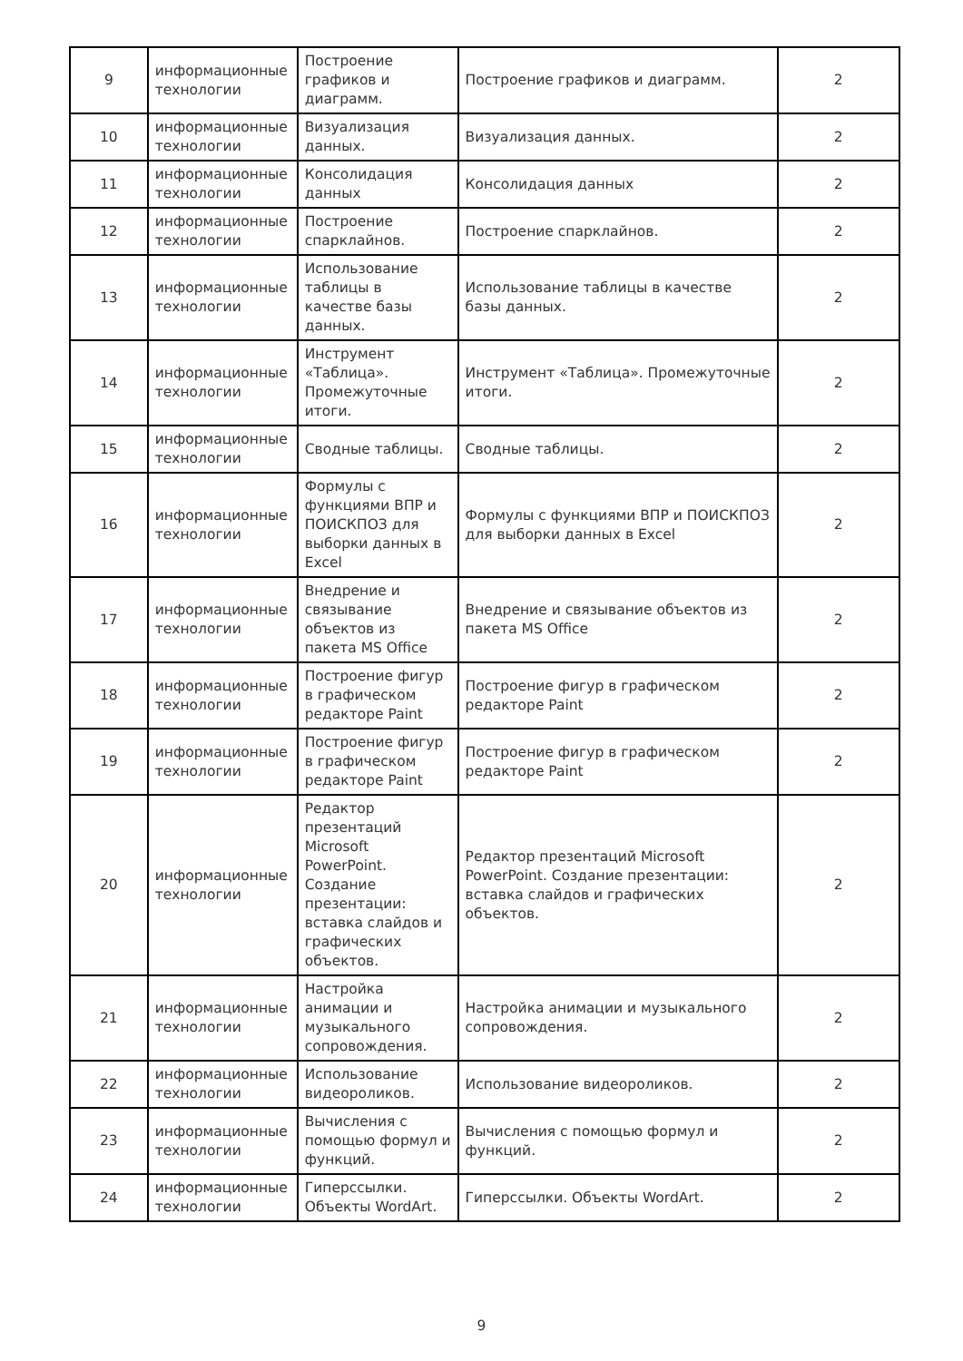| 9 | информационные технологии | Построение графиков и диаграмм. | Построение графиков и диаграмм. | 2 |
| 10 | информационные технологии | Визуализация данных. | Визуализация данных. | 2 |
| 11 | информационные технологии | Консолидация данных | Консолидация данных | 2 |
| 12 | информационные технологии | Построение спарклайнов. | Построение спарклайнов. | 2 |
| 13 | информационные технологии | Использование таблицы в качестве базы данных. | Использование таблицы в качестве базы данных. | 2 |
| 14 | информационные технологии | Инструмент «Таблица». Промежуточные итоги. | Инструмент «Таблица». Промежуточные итоги. | 2 |
| 15 | информационные технологии | Сводные таблицы. | Сводные таблицы. | 2 |
| 16 | информационные технологии | Формулы с функциями ВПР и ПОИСКПОЗ для выборки данных в Excel | Формулы с функциями ВПР и ПОИСКПОЗ для выборки данных в Excel | 2 |
| 17 | информационные технологии | Внедрение и связывание объектов из пакета MS Office | Внедрение и связывание объектов из пакета MS Office | 2 |
| 18 | информационные технологии | Построение фигур в графическом редакторе Paint | Построение фигур в графическом редакторе Paint | 2 |
| 19 | информационные технологии | Построение фигур в графическом редакторе Paint | Построение фигур в графическом редакторе Paint | 2 |
| 20 | информационные технологии | Редактор презентаций Microsoft PowerPoint. Создание презентации: вставка слайдов и графических объектов. | Редактор презентаций Microsoft PowerPoint. Создание презентации: вставка слайдов и графических объектов. | 2 |
| 21 | информационные технологии | Настройка анимации и музыкального сопровождения. | Настройка анимации и музыкального сопровождения. | 2 |
| 22 | информационные технологии | Использование видеороликов. | Использование видеороликов. | 2 |
| 23 | информационные технологии | Вычисления с помощью формул и функций. | Вычисления с помощью формул и функций. | 2 |
| 24 | информационные технологии | Гиперссылки. Объекты WordArt. | Гиперссылки. Объекты WordArt. | 2 |
9